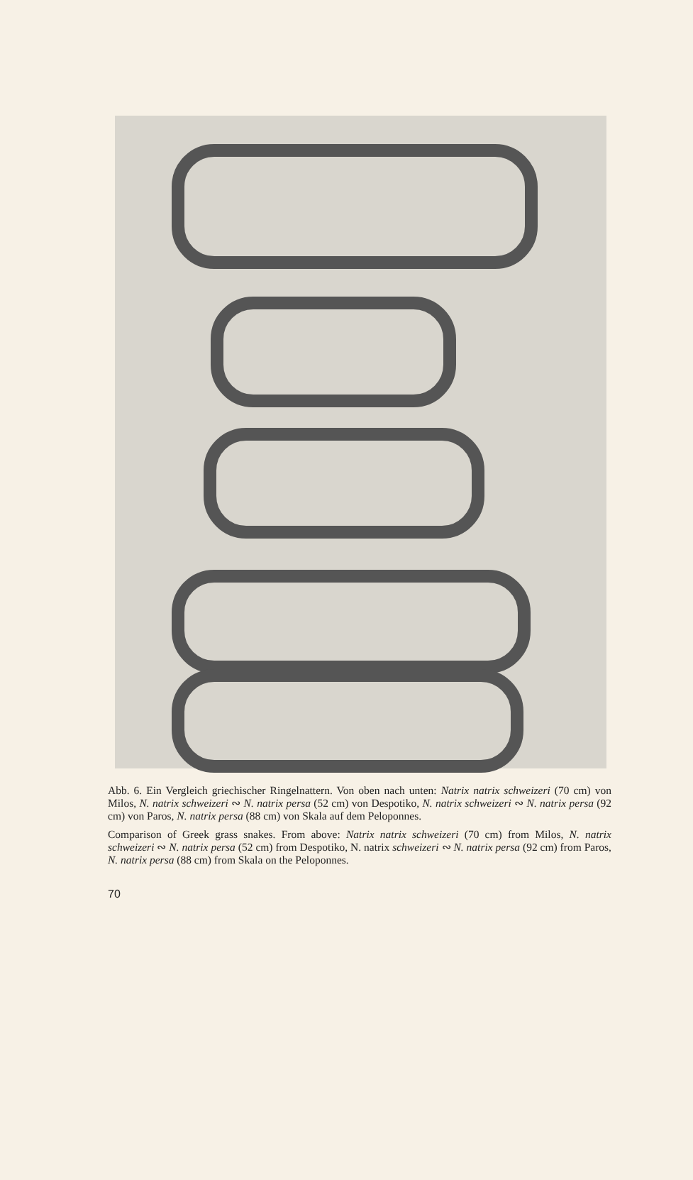Abb. 6. Ein Vergleich griechischer Ringelnattern. Von oben nach unten: Natrix natrix schweizeri (70 cm) von Milos, N. natrix schweizeri ∾ N. natrix persa (52 cm) von Despotiko, N. natrix schweizeri ∾ N. natrix persa (92 cm) von Paros, N. natrix persa (88 cm) von Skala auf dem Peloponnes.
Comparison of Greek grass snakes. From above: Natrix natrix schweizeri (70 cm) from Milos, N. natrix schweizeri ∾ N. natrix persa (52 cm) from Despotiko, N. natrix schweizeri ∾ N. natrix persa (92 cm) from Paros, N. natrix persa (88 cm) from Skala on the Peloponnes.
70